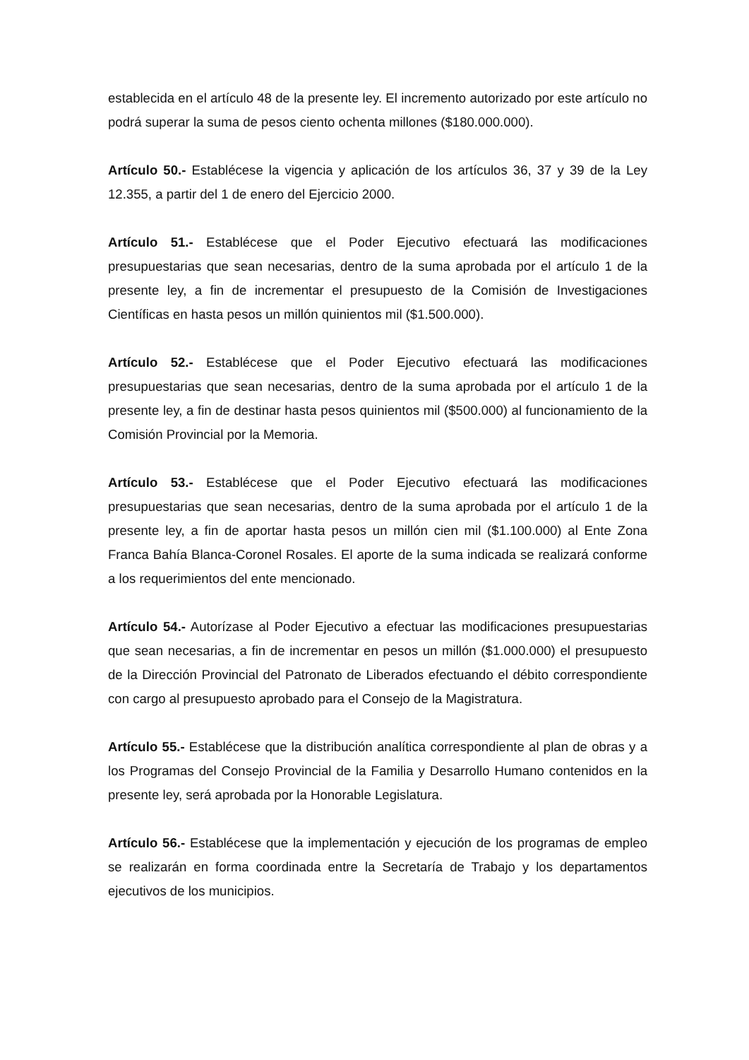establecida en el artículo 48 de la presente ley. El incremento autorizado por este artículo no podrá superar la suma de pesos ciento ochenta millones ($180.000.000).
Artículo 50.- Establécese la vigencia y aplicación de los artículos 36, 37 y 39 de la Ley 12.355, a partir del 1 de enero del Ejercicio 2000.
Artículo 51.- Establécese que el Poder Ejecutivo efectuará las modificaciones presupuestarias que sean necesarias, dentro de la suma aprobada por el artículo 1 de la presente ley, a fin de incrementar el presupuesto de la Comisión de Investigaciones Científicas en hasta pesos un millón quinientos mil ($1.500.000).
Artículo 52.- Establécese que el Poder Ejecutivo efectuará las modificaciones presupuestarias que sean necesarias, dentro de la suma aprobada por el artículo 1 de la presente ley, a fin de destinar hasta pesos quinientos mil ($500.000) al funcionamiento de la Comisión Provincial por la Memoria.
Artículo 53.- Establécese que el Poder Ejecutivo efectuará las modificaciones presupuestarias que sean necesarias, dentro de la suma aprobada por el artículo 1 de la presente ley, a fin de aportar hasta pesos un millón cien mil ($1.100.000) al Ente Zona Franca Bahía Blanca-Coronel Rosales. El aporte de la suma indicada se realizará conforme a los requerimientos del ente mencionado.
Artículo 54.- Autorízase al Poder Ejecutivo a efectuar las modificaciones presupuestarias que sean necesarias, a fin de incrementar en pesos un millón ($1.000.000) el presupuesto de la Dirección Provincial del Patronato de Liberados efectuando el débito correspondiente con cargo al presupuesto aprobado para el Consejo de la Magistratura.
Artículo 55.- Establécese que la distribución analítica correspondiente al plan de obras y a los Programas del Consejo Provincial de la Familia y Desarrollo Humano contenidos en la presente ley, será aprobada por la Honorable Legislatura.
Artículo 56.- Establécese que la implementación y ejecución de los programas de empleo se realizarán en forma coordinada entre la Secretaría de Trabajo y los departamentos ejecutivos de los municipios.